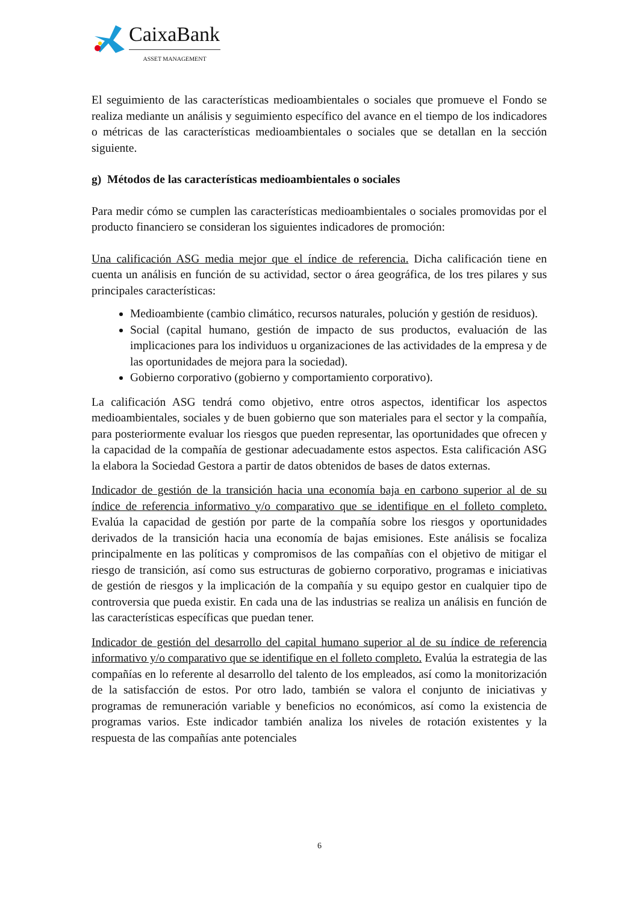CaixaBank
ASSET MANAGEMENT
El seguimiento de las características medioambientales o sociales que promueve el Fondo se realiza mediante un análisis y seguimiento específico del avance en el tiempo de los indicadores o métricas de las características medioambientales o sociales que se detallan en la sección siguiente.
g) Métodos de las características medioambientales o sociales
Para medir cómo se cumplen las características medioambientales o sociales promovidas por el producto financiero se consideran los siguientes indicadores de promoción:
Una calificación ASG media mejor que el índice de referencia. Dicha calificación tiene en cuenta un análisis en función de su actividad, sector o área geográfica, de los tres pilares y sus principales características:
Medioambiente (cambio climático, recursos naturales, polución y gestión de residuos).
Social (capital humano, gestión de impacto de sus productos, evaluación de las implicaciones para los individuos u organizaciones de las actividades de la empresa y de las oportunidades de mejora para la sociedad).
Gobierno corporativo (gobierno y comportamiento corporativo).
La calificación ASG tendrá como objetivo, entre otros aspectos, identificar los aspectos medioambientales, sociales y de buen gobierno que son materiales para el sector y la compañía, para posteriormente evaluar los riesgos que pueden representar, las oportunidades que ofrecen y la capacidad de la compañía de gestionar adecuadamente estos aspectos. Esta calificación ASG la elabora la Sociedad Gestora a partir de datos obtenidos de bases de datos externas.
Indicador de gestión de la transición hacia una economía baja en carbono superior al de su índice de referencia informativo y/o comparativo que se identifique en el folleto completo. Evalúa la capacidad de gestión por parte de la compañía sobre los riesgos y oportunidades derivados de la transición hacia una economía de bajas emisiones. Este análisis se focaliza principalmente en las políticas y compromisos de las compañías con el objetivo de mitigar el riesgo de transición, así como sus estructuras de gobierno corporativo, programas e iniciativas de gestión de riesgos y la implicación de la compañía y su equipo gestor en cualquier tipo de controversia que pueda existir. En cada una de las industrias se realiza un análisis en función de las características específicas que puedan tener.
Indicador de gestión del desarrollo del capital humano superior al de su índice de referencia informativo y/o comparativo que se identifique en el folleto completo. Evalúa la estrategia de las compañías en lo referente al desarrollo del talento de los empleados, así como la monitorización de la satisfacción de estos. Por otro lado, también se valora el conjunto de iniciativas y programas de remuneración variable y beneficios no económicos, así como la existencia de programas varios. Este indicador también analiza los niveles de rotación existentes y la respuesta de las compañías ante potenciales
6